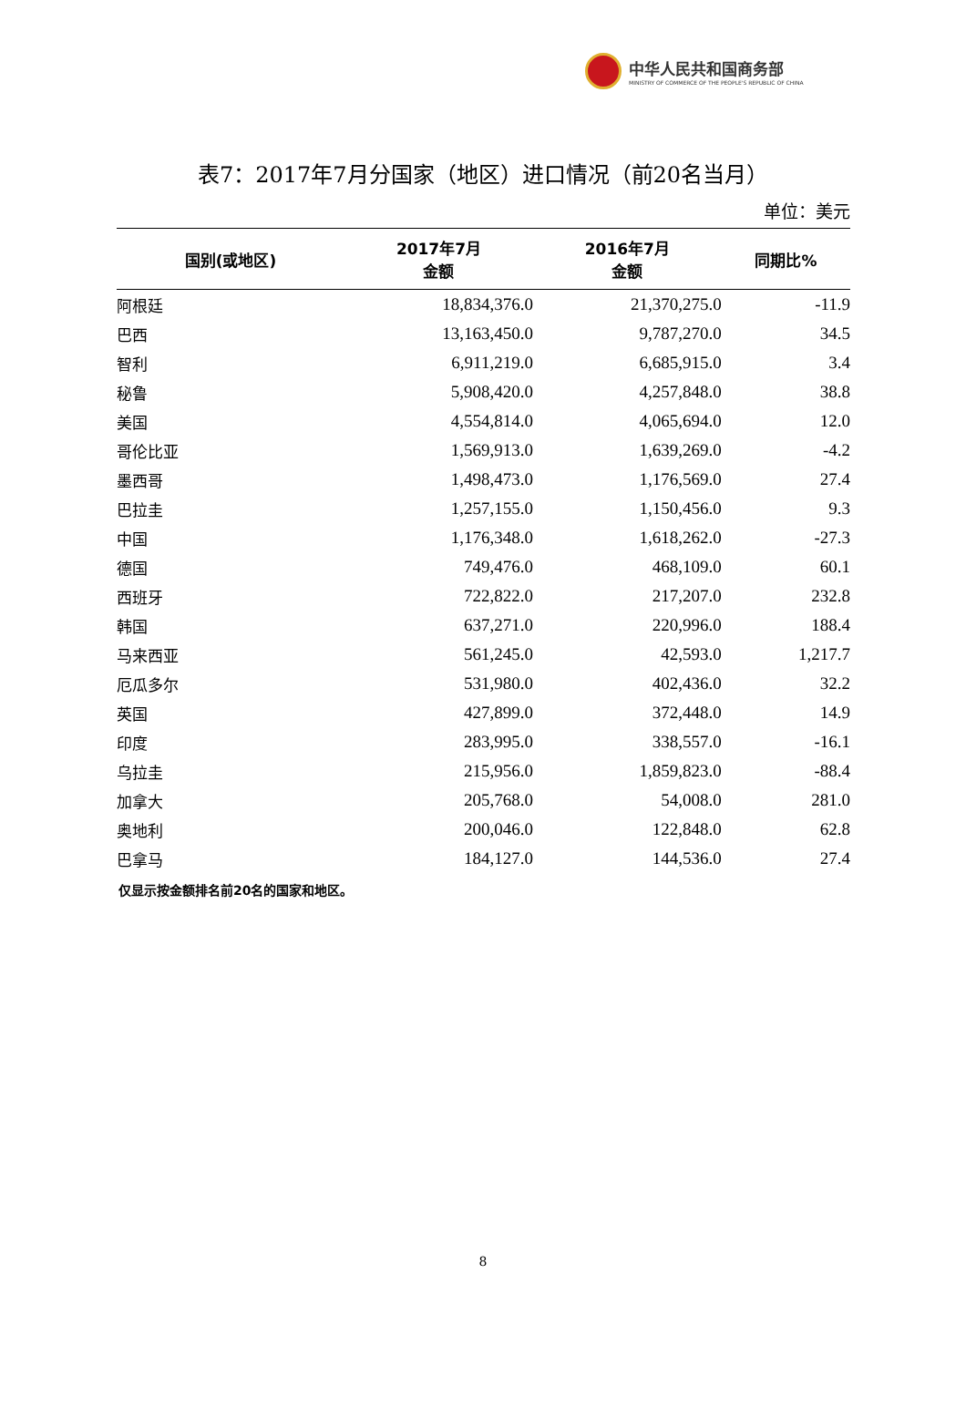中华人民共和国商务部
MINISTRY OF COMMERCE OF THE PEOPLE'S REPUBLIC OF CHINA
表7：2017年7月分国家（地区）进口情况（前20名当月）
单位：美元
| 国别(或地区) | 2017年7月 金额 | 2016年7月 金额 | 同期比% |
| --- | --- | --- | --- |
| 阿根廷 | 18,834,376.0 | 21,370,275.0 | -11.9 |
| 巴西 | 13,163,450.0 | 9,787,270.0 | 34.5 |
| 智利 | 6,911,219.0 | 6,685,915.0 | 3.4 |
| 秘鲁 | 5,908,420.0 | 4,257,848.0 | 38.8 |
| 美国 | 4,554,814.0 | 4,065,694.0 | 12.0 |
| 哥伦比亚 | 1,569,913.0 | 1,639,269.0 | -4.2 |
| 墨西哥 | 1,498,473.0 | 1,176,569.0 | 27.4 |
| 巴拉圭 | 1,257,155.0 | 1,150,456.0 | 9.3 |
| 中国 | 1,176,348.0 | 1,618,262.0 | -27.3 |
| 德国 | 749,476.0 | 468,109.0 | 60.1 |
| 西班牙 | 722,822.0 | 217,207.0 | 232.8 |
| 韩国 | 637,271.0 | 220,996.0 | 188.4 |
| 马来西亚 | 561,245.0 | 42,593.0 | 1,217.7 |
| 厄瓜多尔 | 531,980.0 | 402,436.0 | 32.2 |
| 英国 | 427,899.0 | 372,448.0 | 14.9 |
| 印度 | 283,995.0 | 338,557.0 | -16.1 |
| 乌拉圭 | 215,956.0 | 1,859,823.0 | -88.4 |
| 加拿大 | 205,768.0 | 54,008.0 | 281.0 |
| 奥地利 | 200,046.0 | 122,848.0 | 62.8 |
| 巴拿马 | 184,127.0 | 144,536.0 | 27.4 |
仅显示按金额排名前20名的国家和地区。
8